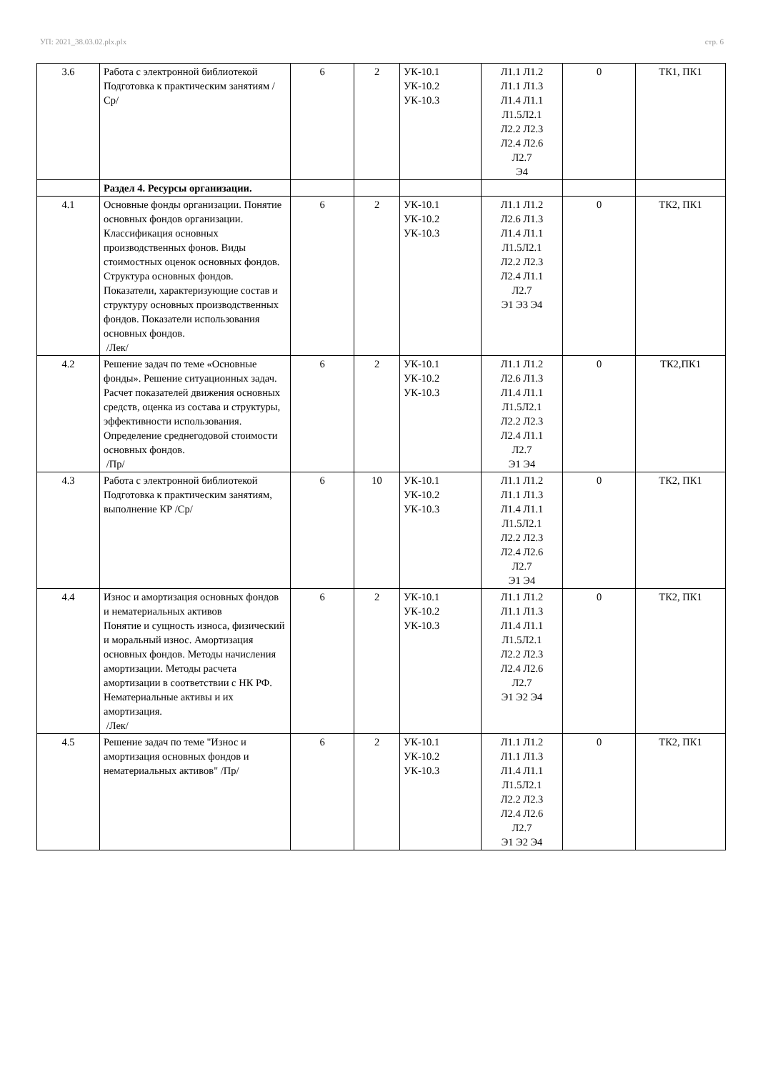УП: 2021_38.03.02.plx.plx стр. 6
| 3.6 | Работа с электронной библиотекой Подготовка к практическим занятиям /Ср/ | 6 | 2 | УК-10.1 УК-10.2 УК-10.3 | Л1.1 Л1.2 Л1.1 Л1.3 Л1.4 Л1.1 Л1.5Л2.1 Л2.2 Л2.3 Л2.4 Л2.6 Л2.7 Э4 | 0 | ТК1, ПК1 |
| | Раздел 4. Ресурсы организации. | | | | | | |
| 4.1 | Основные фонды организации. Понятие основных фондов организации. Классификация основных производственных фонов. Виды стоимостных оценок основных фондов. Структура основных фондов. Показатели, характеризующие состав и структуру основных производственных фондов. Показатели использования основных фондов. /Лек/ | 6 | 2 | УК-10.1 УК-10.2 УК-10.3 | Л1.1 Л1.2 Л2.6 Л1.3 Л1.4 Л1.1 Л1.5Л2.1 Л2.2 Л2.3 Л2.4 Л1.1 Л2.7 Э1 Э3 Э4 | 0 | ТК2, ПК1 |
| 4.2 | Решение задач по теме «Основные фонды». Решение ситуационных задач. Расчет показателей движения основных средств, оценка из состава и структуры, эффективности использования. Определение среднегодовой стоимости основных фондов. /Пр/ | 6 | 2 | УК-10.1 УК-10.2 УК-10.3 | Л1.1 Л1.2 Л2.6 Л1.3 Л1.4 Л1.1 Л1.5Л2.1 Л2.2 Л2.3 Л2.4 Л1.1 Л2.7 Э1 Э4 | 0 | ТК2,ПК1 |
| 4.3 | Работа с электронной библиотекой Подготовка к практическим занятиям, выполнение КР /Ср/ | 6 | 10 | УК-10.1 УК-10.2 УК-10.3 | Л1.1 Л1.2 Л1.1 Л1.3 Л1.4 Л1.1 Л1.5Л2.1 Л2.2 Л2.3 Л2.4 Л2.6 Л2.7 Э1 Э4 | 0 | ТК2, ПК1 |
| 4.4 | Износ и амортизация основных фондов и нематериальных активов Понятие и сущность износа, физический и моральный износ. Амортизация основных фондов. Методы начисления амортизации. Методы расчета амортизации в соответствии с НК РФ. Нематериальные активы и их амортизация. /Лек/ | 6 | 2 | УК-10.1 УК-10.2 УК-10.3 | Л1.1 Л1.2 Л1.1 Л1.3 Л1.4 Л1.1 Л1.5Л2.1 Л2.2 Л2.3 Л2.4 Л2.6 Л2.7 Э1 Э2 Э4 | 0 | ТК2, ПК1 |
| 4.5 | Решение задач по теме "Износ и амортизация основных фондов и нематериальных активов" /Пр/ | 6 | 2 | УК-10.1 УК-10.2 УК-10.3 | Л1.1 Л1.2 Л1.1 Л1.3 Л1.4 Л1.1 Л1.5Л2.1 Л2.2 Л2.3 Л2.4 Л2.6 Л2.7 Э1 Э2 Э4 | 0 | ТК2, ПК1 |